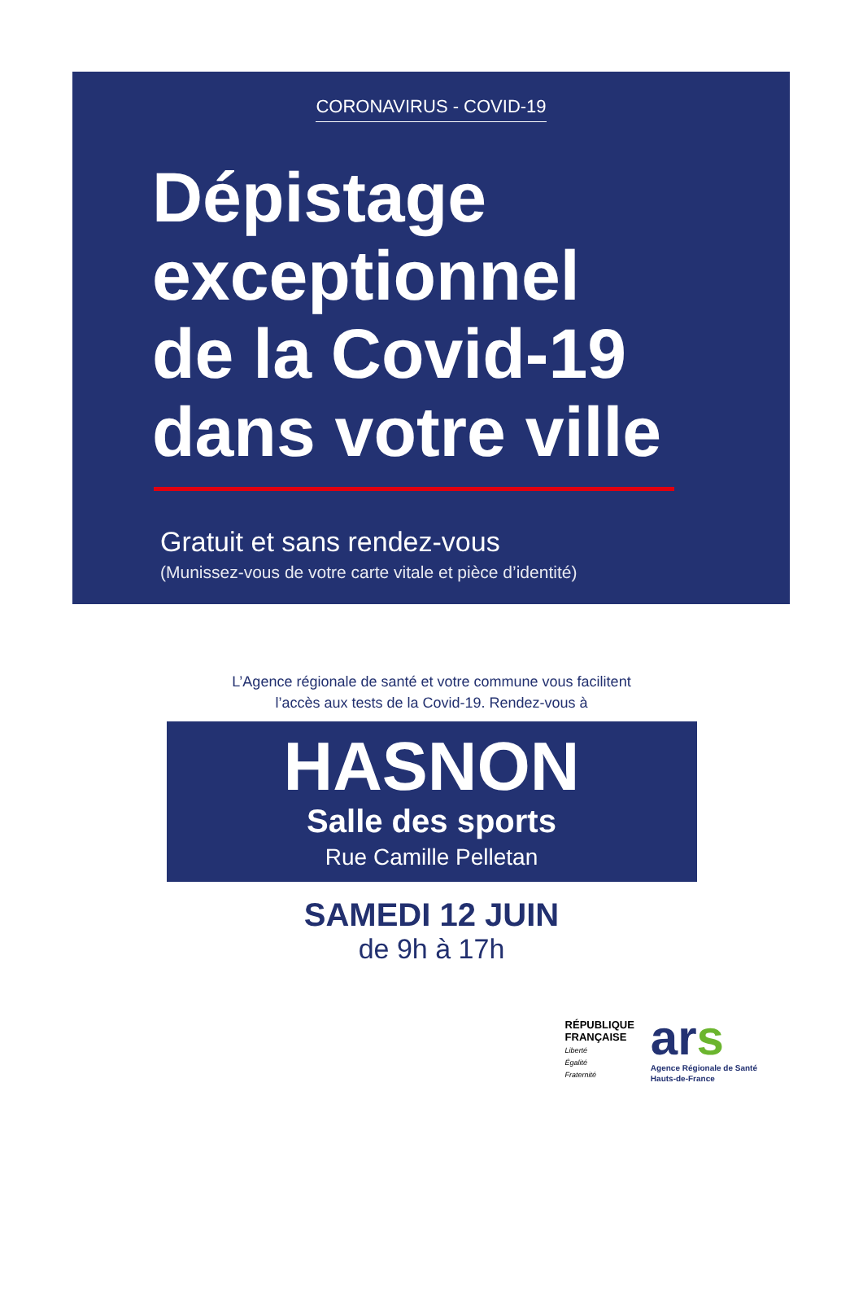CORONAVIRUS - COVID-19
Dépistage
exceptionnel
de la Covid-19
dans votre ville
Gratuit et sans rendez-vous
(Munissez-vous de votre carte vitale et pièce d’identité)
L’Agence régionale de santé et votre commune vous facilitent
l’accès aux tests de la Covid-19. Rendez-vous à
HASNON
Salle des sports
Rue Camille Pelletan
SAMEDI 12 JUIN
de 9h à 17h
RÉPUBLIQUE
FRANÇAISE
Liberté
Égalité
Fraternité
ars
Agence Régionale de Santé
Hauts-de-France